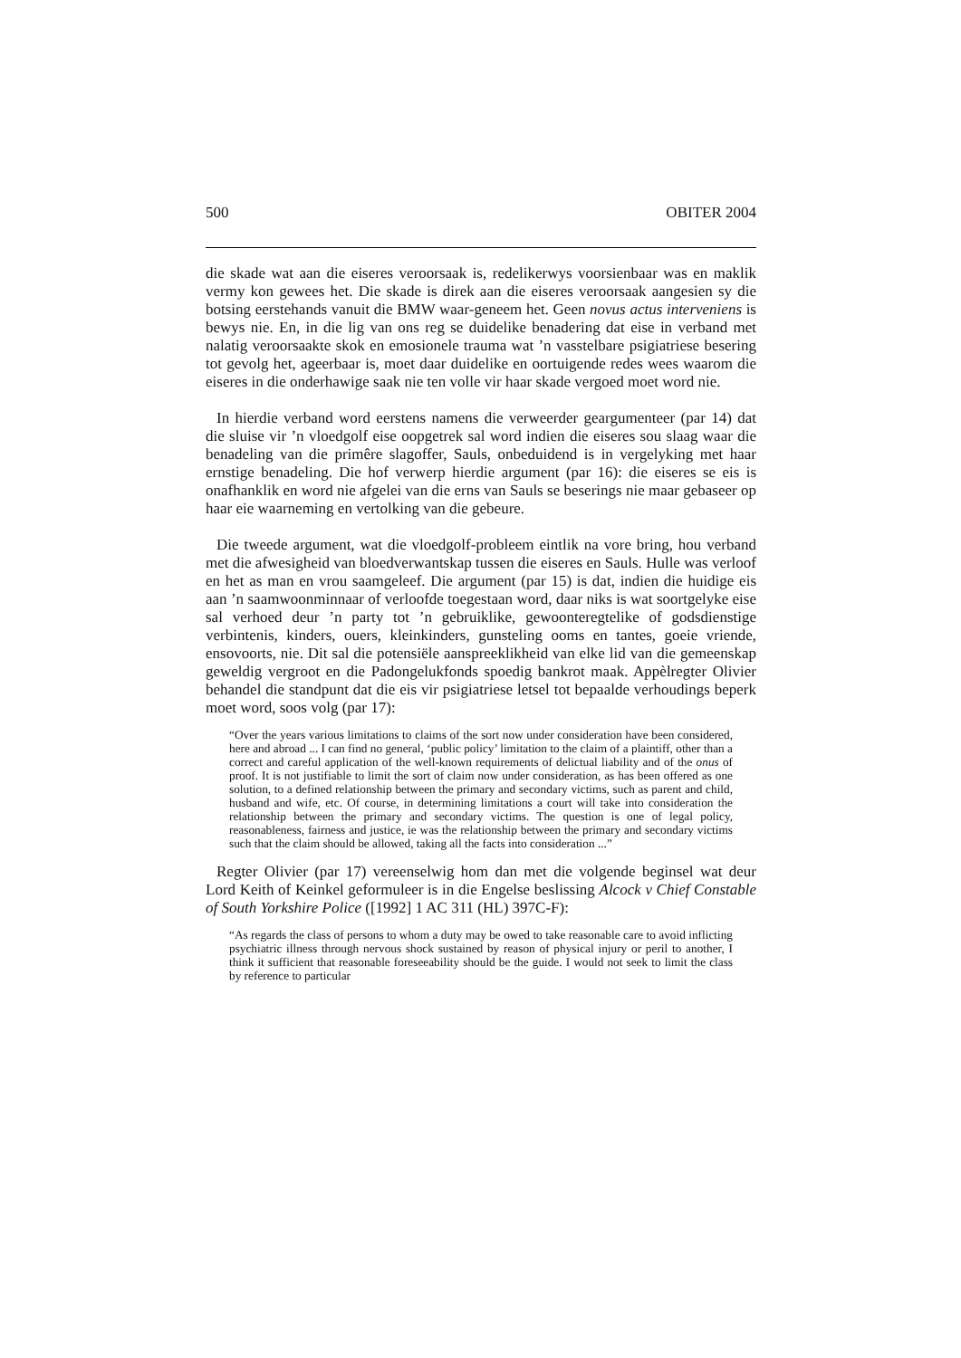500 OBITER 2004
die skade wat aan die eiseres veroorsaak is, redelikerwys voorsienbaar was en maklik vermy kon gewees het. Die skade is direk aan die eiseres veroorsaak aangesien sy die botsing eerstehands vanuit die BMW waar-geneem het. Geen novus actus interveniens is bewys nie. En, in die lig van ons reg se duidelike benadering dat eise in verband met nalatig veroorsaakte skok en emosionele trauma wat ’n vasstelbare psigiatriese besering tot gevolg het, ageerbaar is, moet daar duidelike en oortuigende redes wees waarom die eiseres in die onderhawige saak nie ten volle vir haar skade vergoed moet word nie.
In hierdie verband word eerstens namens die verweerder geargumenteer (par 14) dat die sluise vir ’n vloedgolf eise oopgetrek sal word indien die eiseres sou slaag waar die benadeling van die primêre slagoffer, Sauls, onbeduidend is in vergelyking met haar ernstige benadeling. Die hof verwerp hierdie argument (par 16): die eiseres se eis is onafhanklik en word nie afgelei van die erns van Sauls se beserings nie maar gebaseer op haar eie waarneming en vertolking van die gebeure.
Die tweede argument, wat die vloedgolf-probleem eintlik na vore bring, hou verband met die afwesigheid van bloedverwantskap tussen die eiseres en Sauls. Hulle was verloof en het as man en vrou saamgeleef. Die argument (par 15) is dat, indien die huidige eis aan ’n saamwoonminnaar of verloofde toegestaan word, daar niks is wat soortgelyke eise sal verhoed deur ’n party tot ’n gebruiklike, gewoonteregtelike of godsdienstige verbintenis, kinders, ouers, kleinkinders, gunsteling ooms en tantes, goeie vriende, ensovoorts, nie. Dit sal die potensiële aanspreeklikheid van elke lid van die gemeenskap geweldig vergroot en die Padongelukfonds spoedig bankrot maak. Appèlregter Olivier behandel die standpunt dat die eis vir psigiatriese letsel tot bepaalde verhoudings beperk moet word, soos volg (par 17):
“Over the years various limitations to claims of the sort now under consideration have been considered, here and abroad ... I can find no general, ‘public policy’ limitation to the claim of a plaintiff, other than a correct and careful application of the well-known requirements of delictual liability and of the onus of proof. It is not justifiable to limit the sort of claim now under consideration, as has been offered as one solution, to a defined relationship between the primary and secondary victims, such as parent and child, husband and wife, etc. Of course, in determining limitations a court will take into consideration the relationship between the primary and secondary victims. The question is one of legal policy, reasonableness, fairness and justice, ie was the relationship between the primary and secondary victims such that the claim should be allowed, taking all the facts into consideration ...”
Regter Olivier (par 17) vereenselwig hom dan met die volgende beginsel wat deur Lord Keith of Keinkel geformuleer is in die Engelse beslissing Alcock v Chief Constable of South Yorkshire Police ([1992] 1 AC 311 (HL) 397C-F):
“As regards the class of persons to whom a duty may be owed to take reasonable care to avoid inflicting psychiatric illness through nervous shock sustained by reason of physical injury or peril to another, I think it sufficient that reasonable foreseeability should be the guide. I would not seek to limit the class by reference to particular